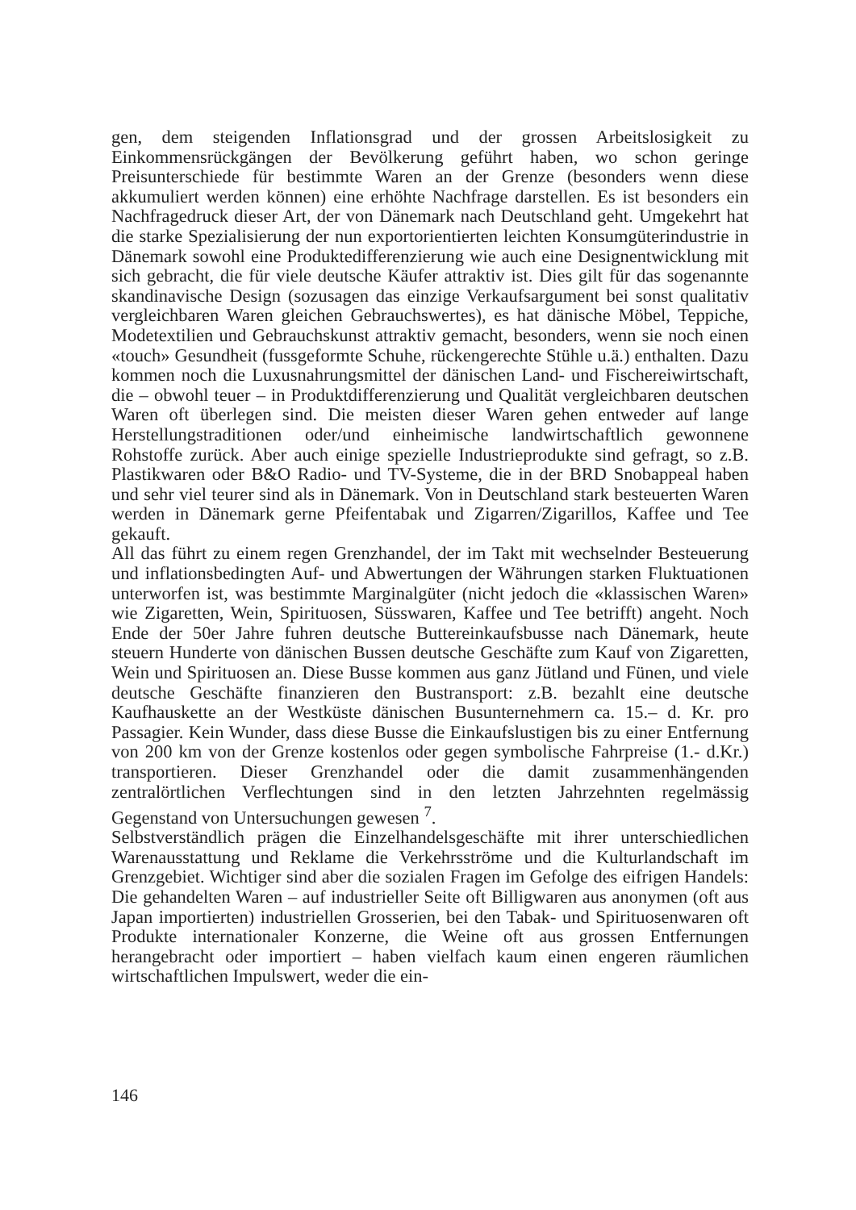gen, dem steigenden Inflationsgrad und der grossen Arbeitslosigkeit zu Einkommensrückgängen der Bevölkerung geführt haben, wo schon geringe Preisunterschiede für bestimmte Waren an der Grenze (besonders wenn diese akkumuliert werden können) eine erhöhte Nachfrage darstellen. Es ist besonders ein Nachfragedruck dieser Art, der von Dänemark nach Deutschland geht. Umgekehrt hat die starke Spezialisierung der nun exportorientierten leichten Konsumgüterindustrie in Dänemark sowohl eine Produktedifferenzierung wie auch eine Designentwicklung mit sich gebracht, die für viele deutsche Käufer attraktiv ist. Dies gilt für das sogenannte skandinavische Design (sozusagen das einzige Verkaufsargument bei sonst qualitativ vergleichbaren Waren gleichen Gebrauchswertes), es hat dänische Möbel, Teppiche, Modetextilien und Gebrauchskunst attraktiv gemacht, besonders, wenn sie noch einen «touch» Gesundheit (fussgeformte Schuhe, rückengerechte Stühle u.ä.) enthalten. Dazu kommen noch die Luxusnahrungsmittel der dänischen Land- und Fischereiwirtschaft, die – obwohl teuer – in Produktdifferenzierung und Qualität vergleichbaren deutschen Waren oft überlegen sind. Die meisten dieser Waren gehen entweder auf lange Herstellungstraditionen oder/und einheimische landwirtschaftlich gewonnene Rohstoffe zurück. Aber auch einige spezielle Industrieprodukte sind gefragt, so z.B. Plastikwaren oder B&O Radio- und TV-Systeme, die in der BRD Snobappeal haben und sehr viel teurer sind als in Dänemark. Von in Deutschland stark besteuerten Waren werden in Dänemark gerne Pfeifentabak und Zigarren/Zigarillos, Kaffee und Tee gekauft.
All das führt zu einem regen Grenzhandel, der im Takt mit wechselnder Besteuerung und inflationsbedingten Auf- und Abwertungen der Währungen starken Fluktuationen unterworfen ist, was bestimmte Marginalgüter (nicht jedoch die «klassischen Waren» wie Zigaretten, Wein, Spirituosen, Süsswaren, Kaffee und Tee betrifft) angeht. Noch Ende der 50er Jahre fuhren deutsche Buttereinkaufsbusse nach Dänemark, heute steuern Hunderte von dänischen Bussen deutsche Geschäfte zum Kauf von Zigaretten, Wein und Spirituosen an. Diese Busse kommen aus ganz Jütland und Fünen, und viele deutsche Geschäfte finanzieren den Bustransport: z.B. bezahlt eine deutsche Kaufhauskette an der Westküste dänischen Busunternehmern ca. 15.– d. Kr. pro Passagier. Kein Wunder, dass diese Busse die Einkaufslustigen bis zu einer Entfernung von 200 km von der Grenze kostenlos oder gegen symbolische Fahrpreise (1.- d.Kr.) transportieren. Dieser Grenzhandel oder die damit zusammenhängenden zentralörtlichen Verflechtungen sind in den letzten Jahrzehnten regelmässig Gegenstand von Untersuchungen gewesen <sup>7</sup>.
Selbstverständlich prägen die Einzelhandelsgeschäfte mit ihrer unterschiedlichen Warenausstattung und Reklame die Verkehrsströme und die Kulturlandschaft im Grenzgebiet. Wichtiger sind aber die sozialen Fragen im Gefolge des eifrigen Handels: Die gehandelten Waren – auf industrieller Seite oft Billigwaren aus anonymen (oft aus Japan importierten) industriellen Grosserien, bei den Tabak- und Spirituosenwaren oft Produkte internationaler Konzerne, die Weine oft aus grossen Entfernungen herangebracht oder importiert – haben vielfach kaum einen engeren räumlichen wirtschaftlichen Impulswert, weder die ein-
146